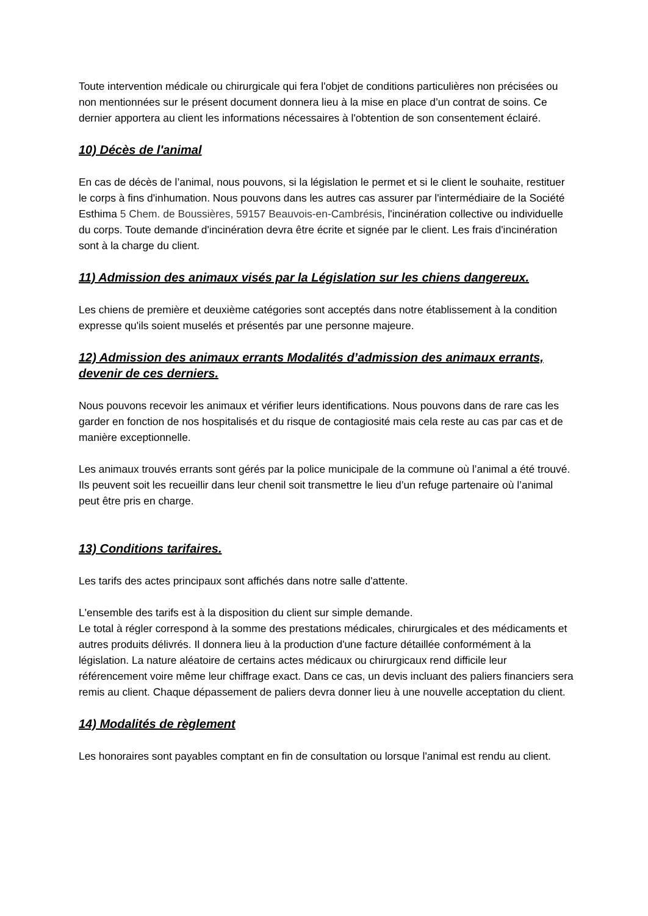Toute intervention médicale ou chirurgicale qui fera l'objet de conditions particulières non précisées ou non mentionnées sur le présent document donnera lieu à la mise en place d’un contrat de soins. Ce dernier apportera au client les informations nécessaires à l'obtention de son consentement éclairé.
10) Décès de l'animal
En cas de décès de l’animal, nous pouvons, si la législation le permet et si le client le souhaite, restituer le corps à fins d'inhumation. Nous pouvons dans les autres cas assurer par l'intermédiaire de la Société Esthima 5 Chem. de Boussières, 59157 Beauvois-en-Cambrésis, l'incinération collective ou individuelle du corps. Toute demande d'incinération devra être écrite et signée par le client. Les frais d'incinération sont à la charge du client.
11) Admission des animaux visés par la Législation sur les chiens dangereux.
Les chiens de première et deuxième catégories sont acceptés dans notre établissement à la condition expresse qu'ils soient muselés et présentés par une personne majeure.
12) Admission des animaux errants Modalités d’admission des animaux errants, devenir de ces derniers.
Nous pouvons recevoir les animaux et vérifier leurs identifications. Nous pouvons dans de rare cas les garder en fonction de nos hospitalisés et du risque de contagiosité mais cela reste au cas par cas et de manière exceptionnelle.
Les animaux trouvés errants sont gérés par la police municipale de la commune où l’animal a été trouvé. Ils peuvent soit les recueillir dans leur chenil soit transmettre le lieu d’un refuge partenaire où l’animal peut être pris en charge.
13) Conditions tarifaires.
Les tarifs des actes principaux sont affichés dans notre salle d'attente.
L'ensemble des tarifs est à la disposition du client sur simple demande.
Le total à régler correspond à la somme des prestations médicales, chirurgicales et des médicaments et autres produits délivrés. Il donnera lieu à la production d'une facture détaillée conformément à la législation. La nature aléatoire de certains actes médicaux ou chirurgicaux rend difficile leur référencement voire même leur chiffrage exact. Dans ce cas, un devis incluant des paliers financiers sera remis au client. Chaque dépassement de paliers devra donner lieu à une nouvelle acceptation du client.
14) Modalités de règlement
Les honoraires sont payables comptant en fin de consultation ou lorsque l'animal est rendu au client.